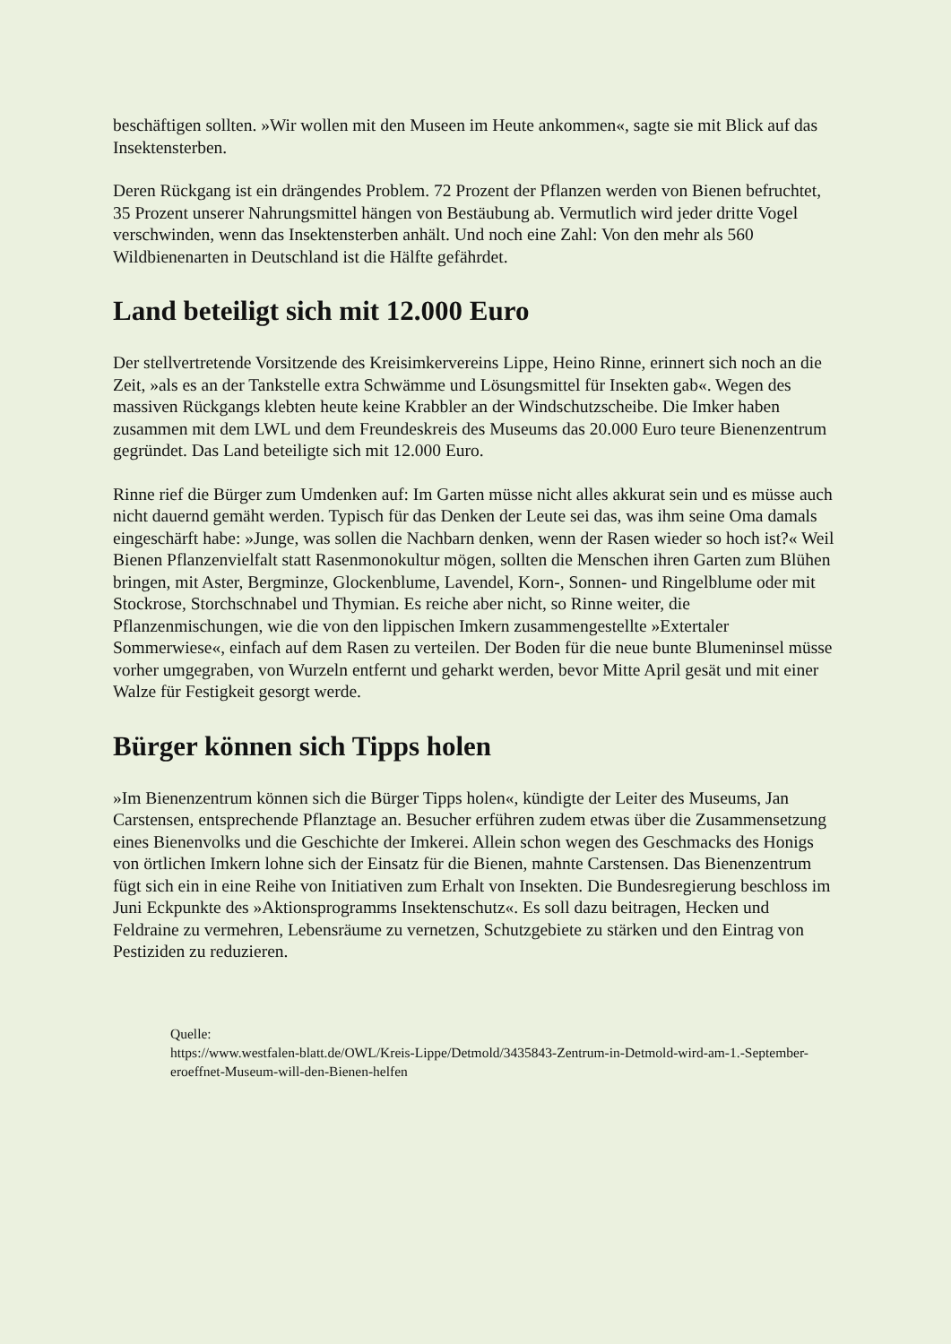beschäftigen sollten. »Wir wollen mit den Museen im Heute ankommen«, sagte sie mit Blick auf das Insektensterben.
Deren Rückgang ist ein drängendes Problem. 72 Prozent der Pflanzen werden von Bienen befruchtet, 35 Prozent unserer Nahrungsmittel hängen von Bestäubung ab. Vermutlich wird jeder dritte Vogel verschwinden, wenn das Insektensterben anhält. Und noch eine Zahl: Von den mehr als 560 Wildbienenarten in Deutschland ist die Hälfte gefährdet.
Land beteiligt sich mit 12.000 Euro
Der stellvertretende Vorsitzende des Kreisimkervereins Lippe, Heino Rinne, erinnert sich noch an die Zeit, »als es an der Tankstelle extra Schwämme und Lösungsmittel für Insekten gab«. Wegen des massiven Rückgangs klebten heute keine Krabbler an der Windschutzscheibe. Die Imker haben zusammen mit dem LWL und dem Freundeskreis des Museums das 20.000 Euro teure Bienenzentrum gegründet. Das Land beteiligte sich mit 12.000 Euro.
Rinne rief die Bürger zum Umdenken auf: Im Garten müsse nicht alles akkurat sein und es müsse auch nicht dauernd gemäht werden. Typisch für das Denken der Leute sei das, was ihm seine Oma damals eingeschärft habe: »Junge, was sollen die Nachbarn denken, wenn der Rasen wieder so hoch ist?« Weil Bienen Pflanzenvielfalt statt Rasenmonokultur mögen, sollten die Menschen ihren Garten zum Blühen bringen, mit Aster, Bergminze, Glockenblume, Lavendel, Korn-, Sonnen- und Ringelblume oder mit Stockrose, Storchschnabel und Thymian. Es reiche aber nicht, so Rinne weiter, die Pflanzenmischungen, wie die von den lippischen Imkern zusammengestellte »Extertaler Sommerwiese«, einfach auf dem Rasen zu verteilen. Der Boden für die neue bunte Blumeninsel müsse vorher umgegraben, von Wurzeln entfernt und geharkt werden, bevor Mitte April gesät und mit einer Walze für Festigkeit gesorgt werde.
Bürger können sich Tipps holen
»Im Bienenzentrum können sich die Bürger Tipps holen«, kündigte der Leiter des Museums, Jan Carstensen, entsprechende Pflanztage an. Besucher erführen zudem etwas über die Zusammensetzung eines Bienenvolks und die Geschichte der Imkerei. Allein schon wegen des Geschmacks des Honigs von örtlichen Imkern lohne sich der Einsatz für die Bienen, mahnte Carstensen. Das Bienenzentrum fügt sich ein in eine Reihe von Initiativen zum Erhalt von Insekten. Die Bundesregierung beschloss im Juni Eckpunkte des »Aktionsprogramms Insektenschutz«. Es soll dazu beitragen, Hecken und Feldraine zu vermehren, Lebensräume zu vernetzen, Schutzgebiete zu stärken und den Eintrag von Pestiziden zu reduzieren.
Quelle:
https://www.westfalen-blatt.de/OWL/Kreis-Lippe/Detmold/3435843-Zentrum-in-Detmold-wird-am-1.-September-eroeffnet-Museum-will-den-Bienen-helfen